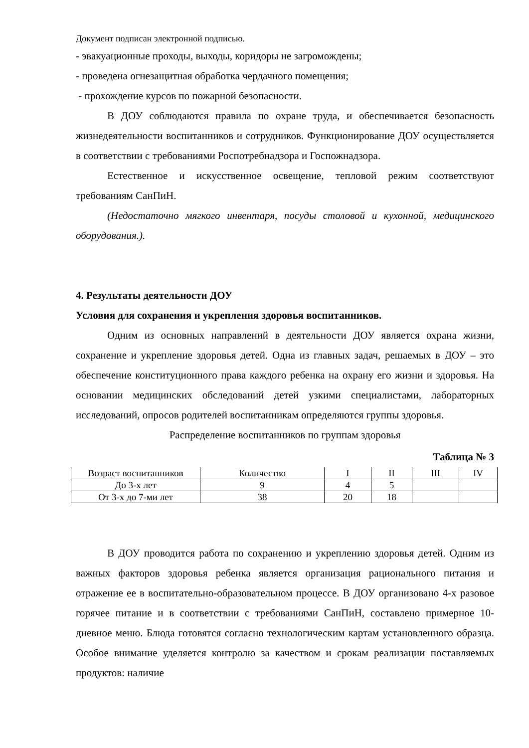Документ подписан электронной подписью.
- эвакуационные проходы, выходы, коридоры не загромождены;
- проведена огнезащитная обработка чердачного помещения;
- прохождение курсов по пожарной безопасности.
В ДОУ соблюдаются правила по охране труда, и обеспечивается безопасность жизнедеятельности воспитанников и сотрудников. Функционирование ДОУ осуществляется в соответствии с требованиями Роспотребнадзора и Госпожнадзора.
Естественное и искусственное освещение, тепловой режим соответствуют требованиям СанПиН.
(Недостаточно мягкого инвентаря, посуды столовой и кухонной, медицинского оборудования.).
4. Результаты деятельности ДОУ
Условия для сохранения и укрепления здоровья воспитанников.
Одним из основных направлений в деятельности ДОУ является охрана жизни, сохранение и укрепление здоровья детей. Одна из главных задач, решаемых в ДОУ – это обеспечение конституционного права каждого ребенка на охрану его жизни и здоровья. На основании медицинских обследований детей узкими специалистами, лабораторных исследований, опросов родителей воспитанникам определяются группы здоровья.
Распределение воспитанников по группам здоровья
Таблица № 3
| Возраст воспитанников | Количество | I | II | III | IV |
| До 3-х лет | 9 | 4 | 5 | | |
| От 3-х до 7-ми лет | 38 | 20 | 18 | | |
В ДОУ проводится работа по сохранению и укреплению здоровья детей. Одним из важных факторов здоровья ребенка является организация рационального питания и отражение ее в воспитательно-образовательном процессе. В ДОУ организовано 4-х разовое горячее питание и в соответствии с требованиями СанПиН, составлено примерное 10-дневное меню. Блюда готовятся согласно технологическим картам установленного образца. Особое внимание уделяется контролю за качеством и срокам реализации поставляемых продуктов: наличие